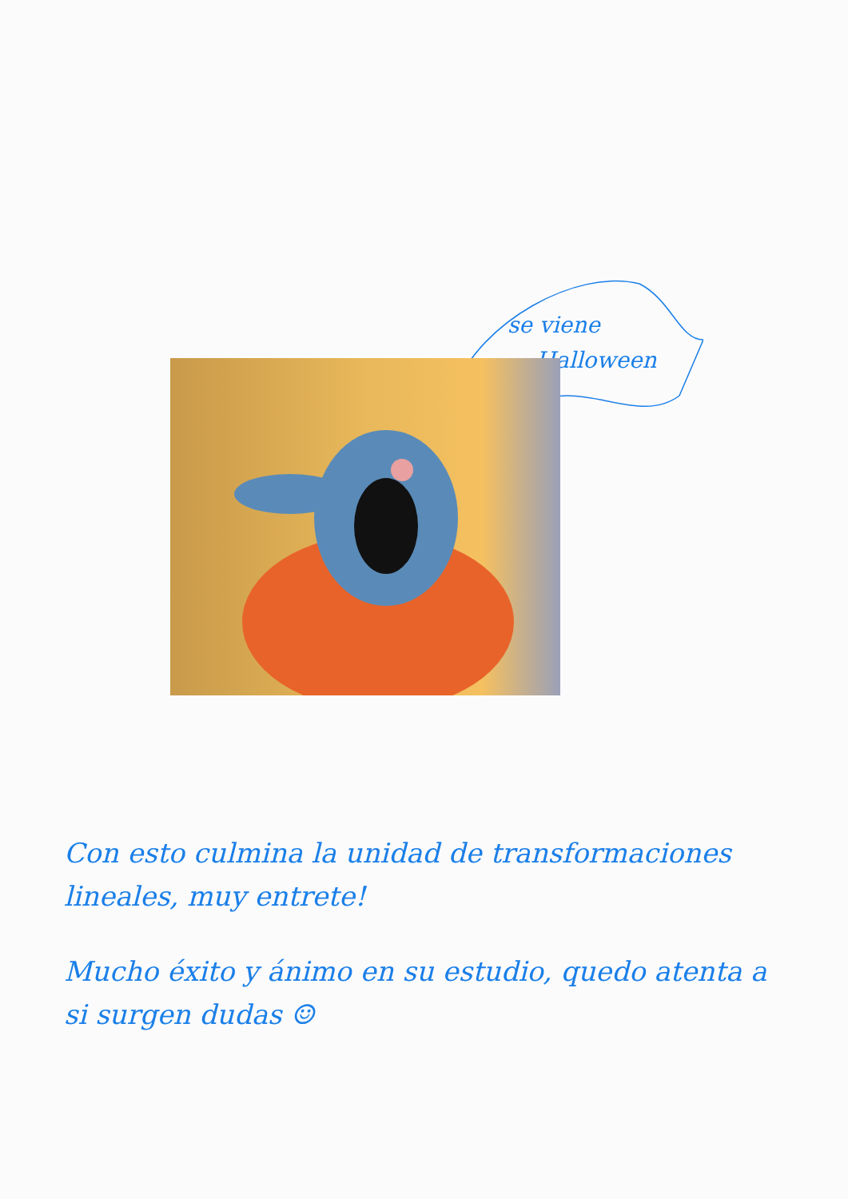se viene
Halloween
Con esto culmina la unidad de transformaciones lineales, muy entrete!
Mucho éxito y ánimo en su estudio, quedo atenta a si surgen dudas ☺